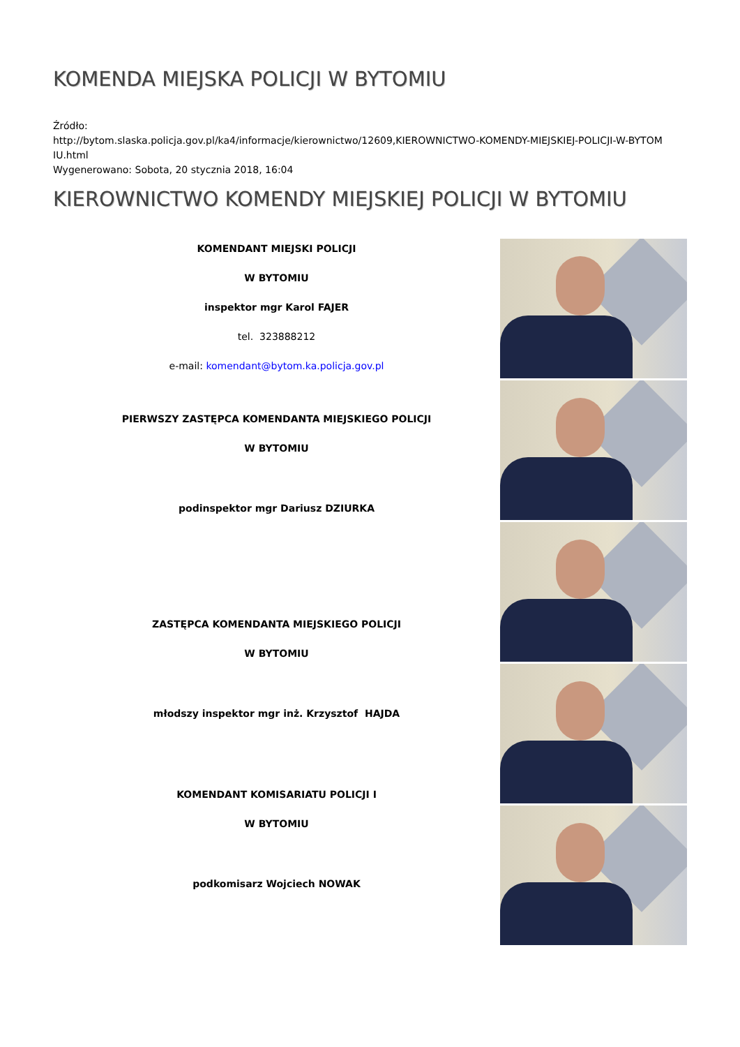KOMENDA MIEJSKA POLICJI W BYTOMIU
Źródło:
http://bytom.slaska.policja.gov.pl/ka4/informacje/kierownictwo/12609,KIEROWNICTWO-KOMENDY-MIEJSKIEJ-POLICJI-W-BYTOM
IU.html
Wygenerowano: Sobota, 20 stycznia 2018, 16:04
KIEROWNICTWO KOMENDY MIEJSKIEJ POLICJI W BYTOMIU
KOMENDANT MIEJSKI POLICJI
W BYTOMIU
inspektor mgr Karol FAJER
tel. 323888212
e-mail: komendant@bytom.ka.policja.gov.pl
PIERWSZY ZASTĘPCA KOMENDANTA MIEJSKIEGO POLICJI
W BYTOMIU
podinspektor mgr Dariusz DZIURKA
ZASTĘPCA KOMENDANTA MIEJSKIEGO POLICJI
W BYTOMIU
młodszy inspektor mgr inż. Krzysztof HAJDA
KOMENDANT KOMISARIATU POLICJI I
W BYTOMIU
podkomisarz Wojciech NOWAK